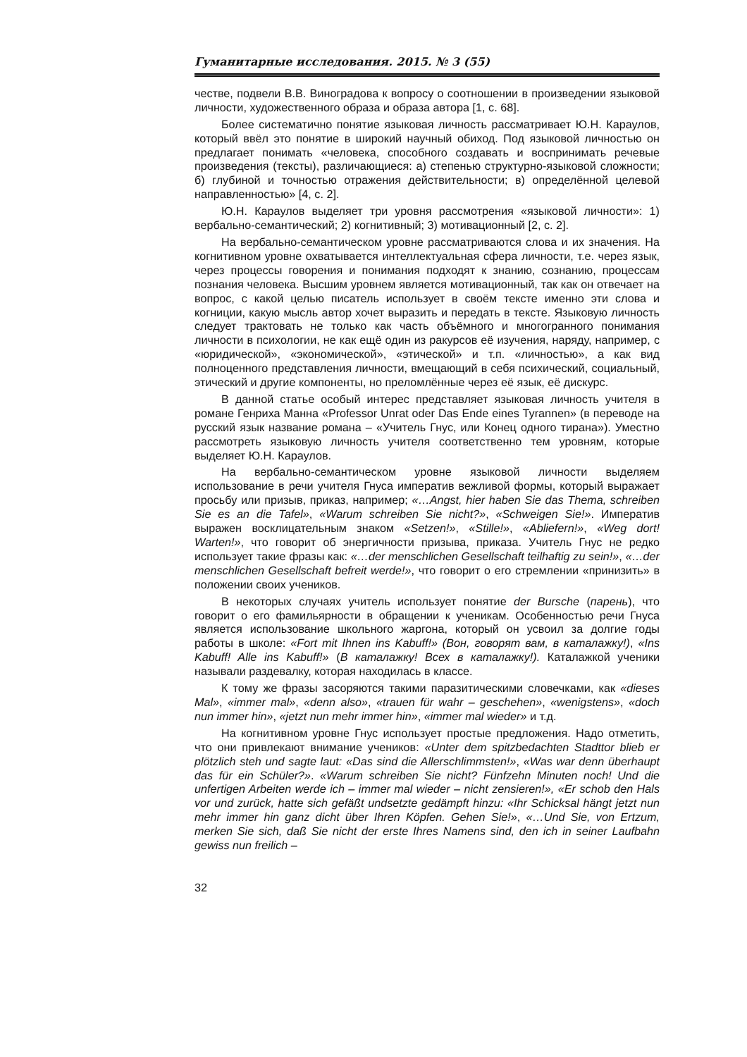Гуманитарные исследования. 2015. № 3 (55)
честве, подвели В.В. Виноградова к вопросу о соотношении в произведении языковой личности, художественного образа и образа автора [1, с. 68].
Более систематично понятие языковая личность рассматривает Ю.Н. Караулов, который ввёл это понятие в широкий научный обиход. Под языковой личностью он предлагает понимать «человека, способного создавать и воспринимать речевые произведения (тексты), различающиеся: а) степенью структурно-языковой сложности; б) глубиной и точностью отражения действительности; в) определённой целевой направленностью» [4, с. 2].
Ю.Н. Караулов выделяет три уровня рассмотрения «языковой личности»: 1) вербально-семантический; 2) когнитивный; 3) мотивационный [2, с. 2].
На вербально-семантическом уровне рассматриваются слова и их значения. На когнитивном уровне охватывается интеллектуальная сфера личности, т.е. через язык, через процессы говорения и понимания подходят к знанию, сознанию, процессам познания человека. Высшим уровнем является мотивационный, так как он отвечает на вопрос, с какой целью писатель использует в своём тексте именно эти слова и когниции, какую мысль автор хочет выразить и передать в тексте. Языковую личность следует трактовать не только как часть объёмного и многогранного понимания личности в психологии, не как ещё один из ракурсов её изучения, наряду, например, с «юридической», «экономической», «этической» и т.п. «личностью», а как вид полноценного представления личности, вмещающий в себя психический, социальный, этический и другие компоненты, но преломлённые через её язык, её дискурс.
В данной статье особый интерес представляет языковая личность учителя в романе Генриха Манна «Professor Unrat oder Das Ende eines Tyrannen» (в переводе на русский язык название романа – «Учитель Гнус, или Конец одного тирана»). Уместно рассмотреть языковую личность учителя соответственно тем уровням, которые выделяет Ю.Н. Караулов.
На вербально-семантическом уровне языковой личности выделяем использование в речи учителя Гнуса императив вежливой формы, который выражает просьбу или призыв, приказ, например; «…Angst, hier haben Sie das Thema, schreiben Sie es an die Tafel», «Warum schreiben Sie nicht?», «Schweigen Sie!». Императив выражен восклицательным знаком «Setzen!», «Stille!», «Abliefern!», «Weg dort! Warten!», что говорит об энергичности призыва, приказа. Учитель Гнус не редко использует такие фразы как: «…der menschlichen Gesellschaft teilhaftig zu sein!», «…der menschlichen Gesellschaft befreit werde!», что говорит о его стремлении «принизить» в положении своих учеников.
В некоторых случаях учитель использует понятие der Bursche (парень), что говорит о его фамильярности в обращении к ученикам. Особенностью речи Гнуса является использование школьного жаргона, который он усвоил за долгие годы работы в школе: «Fort mit Ihnen ins Kabuff!» (Вон, говорят вам, в каталажку!), «Ins Kabuff! Alle ins Kabuff!» (В каталажку! Всех в каталажку!). Каталажкой ученики называли раздевалку, которая находилась в классе.
К тому же фразы засоряются такими паразитическими словечками, как «dieses Mal», «immer mal», «denn also», «trauen für wahr – geschehen», «wenigstens», «doch nun immer hin», «jetzt nun mehr immer hin», «immer mal wieder» и т.д.
На когнитивном уровне Гнус использует простые предложения. Надо отметить, что они привлекают внимание учеников: «Unter dem spitzbedachten Stadttor blieb er plötzlich steh und sagte laut: «Das sind die Allerschlimmsten!», «Was war denn überhaupt das für ein Schüler?». «Warum schreiben Sie nicht? Fünfzehn Minuten noch! Und die unfertigen Arbeiten werde ich – immer mal wieder – nicht zensieren!», «Er schob den Hals vor und zurück, hatte sich gefäßt undsetzte gedämpft hinzu: «Ihr Schicksal hängt jetzt nun mehr immer hin ganz dicht über Ihren Köpfen. Gehen Sie!», «…Und Sie, von Ertzum, merken Sie sich, daß Sie nicht der erste Ihres Namens sind, den ich in seiner Laufbahn gewiss nun freilich –
32